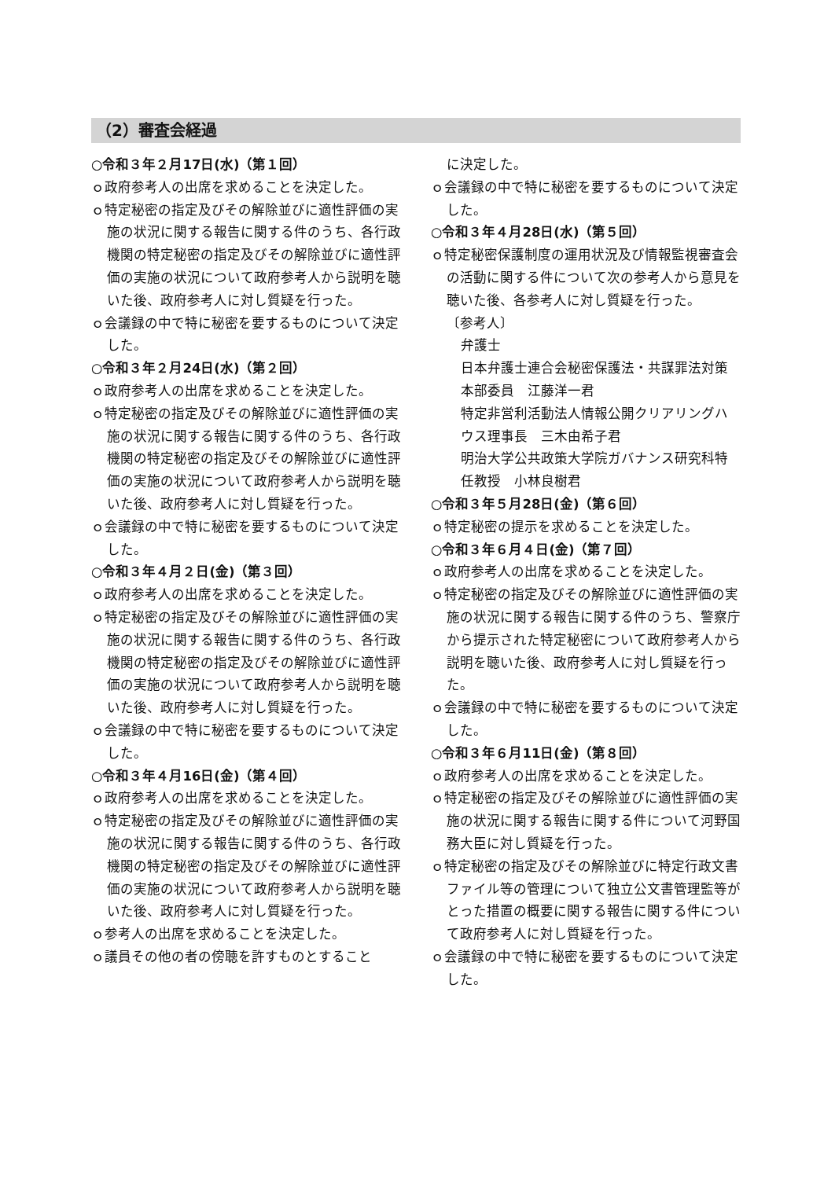（2）審査会経過
○令和３年２月17日(水)（第１回）
ｏ政府参考人の出席を求めることを決定した。
ｏ特定秘密の指定及びその解除並びに適性評価の実施の状況に関する報告に関する件のうち、各行政機関の特定秘密の指定及びその解除並びに適性評価の実施の状況について政府参考人から説明を聴いた後、政府参考人に対し質疑を行った。
ｏ会議録の中で特に秘密を要するものについて決定した。
○令和３年２月24日(水)（第２回）
ｏ政府参考人の出席を求めることを決定した。
ｏ特定秘密の指定及びその解除並びに適性評価の実施の状況に関する報告に関する件のうち、各行政機関の特定秘密の指定及びその解除並びに適性評価の実施の状況について政府参考人から説明を聴いた後、政府参考人に対し質疑を行った。
ｏ会議録の中で特に秘密を要するものについて決定した。
○令和３年４月２日(金)（第３回）
ｏ政府参考人の出席を求めることを決定した。
ｏ特定秘密の指定及びその解除並びに適性評価の実施の状況に関する報告に関する件のうち、各行政機関の特定秘密の指定及びその解除並びに適性評価の実施の状況について政府参考人から説明を聴いた後、政府参考人に対し質疑を行った。
ｏ会議録の中で特に秘密を要するものについて決定した。
○令和３年４月16日(金)（第４回）
ｏ政府参考人の出席を求めることを決定した。
ｏ特定秘密の指定及びその解除並びに適性評価の実施の状況に関する報告に関する件のうち、各行政機関の特定秘密の指定及びその解除並びに適性評価の実施の状況について政府参考人から説明を聴いた後、政府参考人に対し質疑を行った。
ｏ参考人の出席を求めることを決定した。
ｏ議員その他の者の傍聴を許すものとすること
に決定した。
ｏ会議録の中で特に秘密を要するものについて決定した。
○令和３年４月28日(水)（第５回）
ｏ特定秘密保護制度の運用状況及び情報監視審査会の活動に関する件について次の参考人から意見を聴いた後、各参考人に対し質疑を行った。
〔参考人〕
弁護士
日本弁護士連合会秘密保護法・共謀罪法対策本部委員　江藤洋一君
特定非営利活動法人情報公開クリアリングハウス理事長　三木由希子君
明治大学公共政策大学院ガバナンス研究科特任教授　小林良樹君
○令和３年５月28日(金)（第６回）
ｏ特定秘密の提示を求めることを決定した。
○令和３年６月４日(金)（第７回）
ｏ政府参考人の出席を求めることを決定した。
ｏ特定秘密の指定及びその解除並びに適性評価の実施の状況に関する報告に関する件のうち、警察庁から提示された特定秘密について政府参考人から説明を聴いた後、政府参考人に対し質疑を行った。
ｏ会議録の中で特に秘密を要するものについて決定した。
○令和３年６月11日(金)（第８回）
ｏ政府参考人の出席を求めることを決定した。
ｏ特定秘密の指定及びその解除並びに適性評価の実施の状況に関する報告に関する件について河野国務大臣に対し質疑を行った。
ｏ特定秘密の指定及びその解除並びに特定行政文書ファイル等の管理について独立公文書管理監等がとった措置の概要に関する報告に関する件について政府参考人に対し質疑を行った。
ｏ会議録の中で特に秘密を要するものについて決定した。